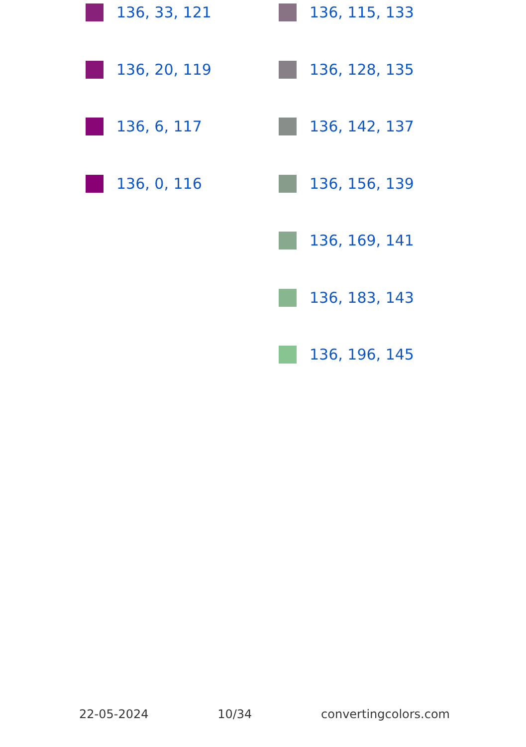136, 33, 121
136, 20, 119
136, 6, 117
136, 0, 116
136, 115, 133
136, 128, 135
136, 142, 137
136, 156, 139
136, 169, 141
136, 183, 143
136, 196, 145
22-05-2024 10/34 convertingcolors.com